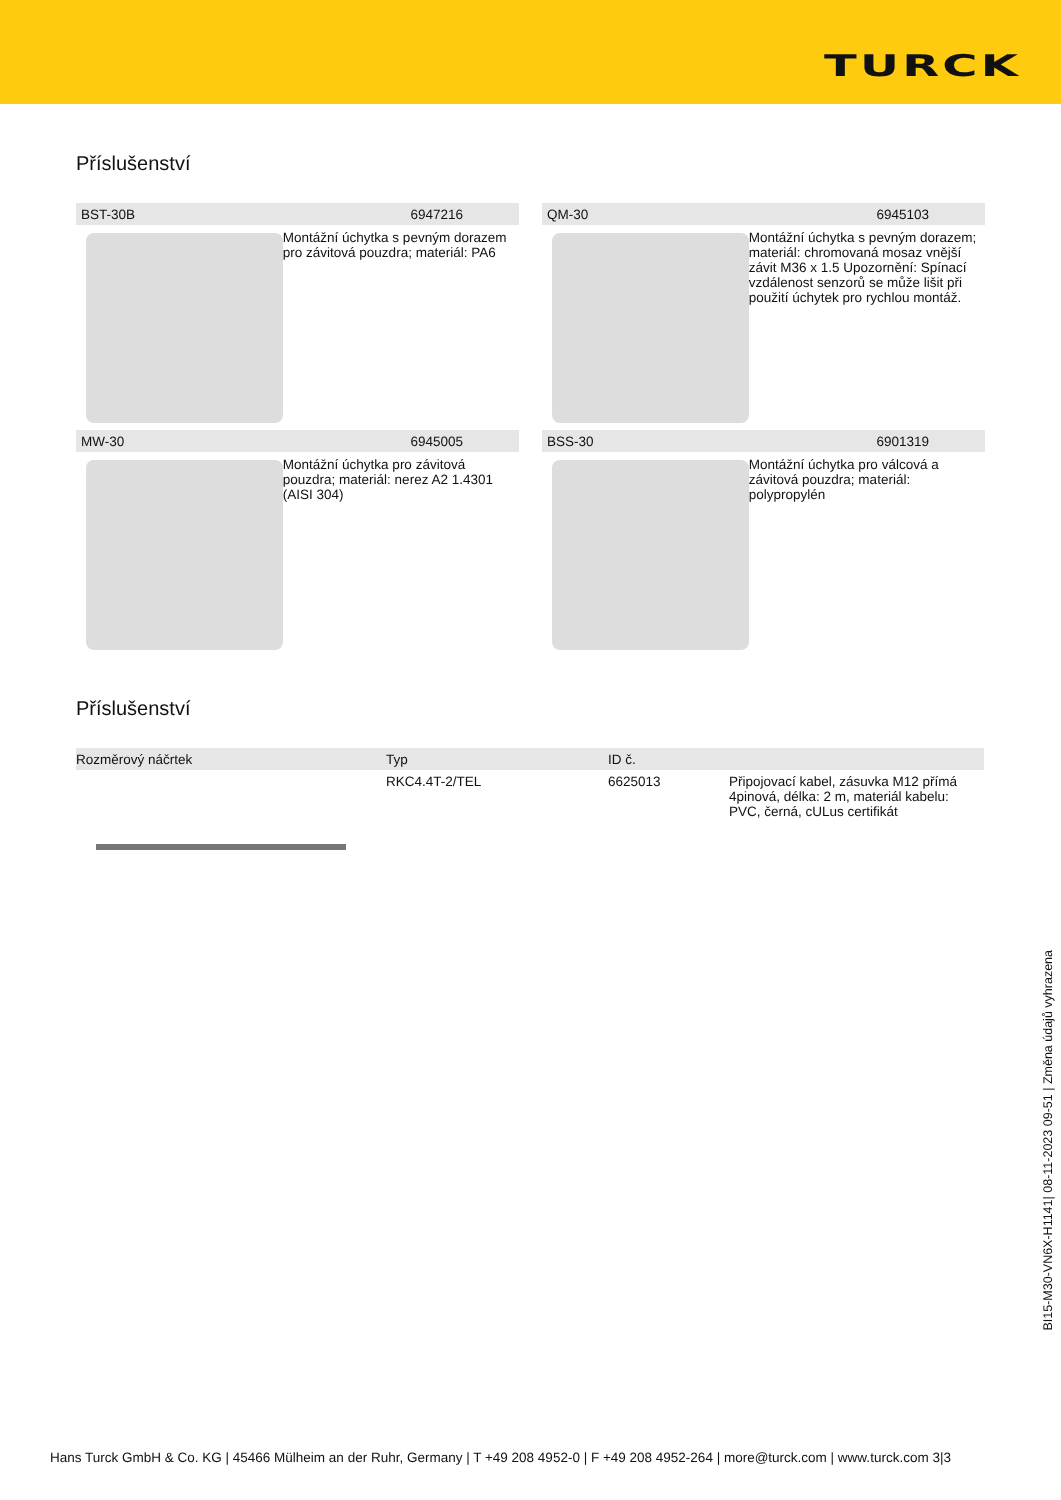TURCK
Příslušenství
BST-30B 6947216
Montážní úchytka s pevným dorazem pro závitová pouzdra; materiál: PA6
QM-30 6945103
Montážní úchytka s pevným dorazem; materiál: chromovaná mosaz vnější závit M36 x 1.5 Upozornění: Spínací vzdálenost senzorů se může lišit při použití úchytek pro rychlou montáž.
MW-30 6945005
Montážní úchytka pro závitová pouzdra; materiál: nerez A2 1.4301 (AISI 304)
BSS-30 6901319
Montážní úchytka pro válcová a závitová pouzdra; materiál: polypropylén
Příslušenství
| Rozměrový náčrtek | Typ | ID č. | |
| --- | --- | --- | --- |
| | RKC4.4T-2/TEL | 6625013 | Připojovací kabel, zásuvka M12 přímá 4pinová, délka: 2 m, materiál kabelu: PVC, černá, cULus certifikát |
BI15-M30-VN6X-H1141| 08-11-2023 09-51 | Změna údajů vyhrazena
Hans Turck GmbH & Co. KG | 45466 Mülheim an der Ruhr, Germany | T +49 208 4952-0 | F +49 208 4952-264 | more@turck.com | www.turck.com 3|3